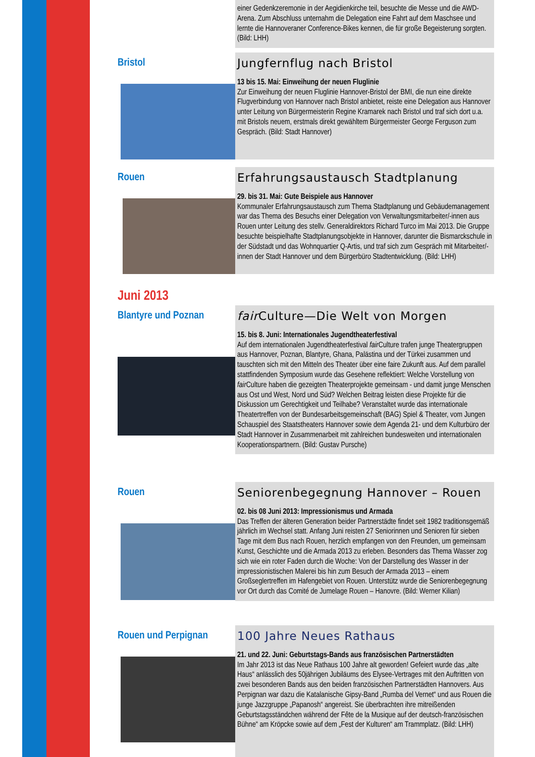einer Gedenkzeremonie in der Aegidienkirche teil, besuchte die Messe und die AWD-Arena. Zum Abschluss unternahm die Delegation eine Fahrt auf dem Maschsee und lernte die Hannoveraner Conference-Bikes kennen, die für große Begeisterung sorgten. (Bild: LHH)
Bristol
Jungfernflug nach Bristol
13 bis 15. Mai: Einweihung der neuen Fluglinie
Zur Einweihung der neuen Fluglinie Hannover-Bristol der BMI, die nun eine direkte Flugverbindung von Hannover nach Bristol anbietet, reiste eine Delegation aus Hannover unter Leitung von Bürgermeisterin Regine Kramarek nach Bristol und traf sich dort u.a. mit Bristols neuem, erstmals direkt gewähltem Bürgermeister George Ferguson zum Gespräch. (Bild: Stadt Hannover)
Rouen
Erfahrungsaustausch Stadtplanung
29. bis 31. Mai: Gute Beispiele aus Hannover
Kommunaler Erfahrungsaustausch zum Thema Stadtplanung und Gebäudemanagement war das Thema des Besuchs einer Delegation von Verwaltungsmitarbeiter/-innen aus Rouen unter Leitung des stellv. Generaldirektors Richard Turco im Mai 2013. Die Gruppe besuchte beispielhafte Stadtplanungsobjekte in Hannover, darunter die Bismarckschule in der Südstadt und das Wohnquartier Q-Artis, und traf sich zum Gespräch mit Mitarbeiter/-innen der Stadt Hannover und dem Bürgerbüro Stadtentwicklung. (Bild: LHH)
Juni 2013
Blantyre und Poznan
fair Culture—Die Welt von Morgen
15. bis 8. Juni: Internationales Jugendtheaterfestival
Auf dem internationalen Jugendtheaterfestival fair Culture trafen junge Theatergruppen aus Hannover, Poznan, Blantyre, Ghana, Palästina und der Türkei zusammen und tauschten sich mit den Mitteln des Theater über eine faire Zukunft aus. Auf dem parallel stattfindenden Symposium wurde das Gesehene reflektiert: Welche Vorstellung von fair Culture haben die gezeigten Theaterprojekte gemeinsam - und damit junge Menschen aus Ost und West, Nord und Süd? Welchen Beitrag leisten diese Projekte für die Diskussion um Gerechtigkeit und Teilhabe? Veranstaltet wurde das internationale Theatertreffen von der Bundesarbeitsgemeinschaft (BAG) Spiel & Theater, vom Jungen Schauspiel des Staatstheaters Hannover sowie dem Agenda 21- und dem Kulturbüro der Stadt Hannover in Zusammenarbeit mit zahlreichen bundesweiten und internationalen Kooperationspartnern. (Bild: Gustav Pursche)
Rouen
Seniorenbegegnung Hannover – Rouen
02. bis 08 Juni 2013: Impressionismus und Armada
Das Treffen der älteren Generation beider Partnerstädte findet seit 1982 traditionsgemäß jährlich im Wechsel statt. Anfang Juni reisten 27 Seniorinnen und Senioren für sieben Tage mit dem Bus nach Rouen, herzlich empfangen von den Freunden, um gemeinsam Kunst, Geschichte und die Armada 2013 zu erleben. Besonders das Thema Wasser zog sich wie ein roter Faden durch die Woche: Von der Darstellung des Wasser in der impressionistischen Malerei bis hin zum Besuch der Armada 2013 – einem Großseglertreffen im Hafengebiet von Rouen. Unterstütz wurde die Seniorenbegegnung vor Ort durch das Comité de Jumelage Rouen – Hanovre. (Bild: Werner Kilian)
Rouen und Perpignan
100 Jahre Neues Rathaus
21. und 22. Juni: Geburtstags-Bands aus französischen Partnerstädten
Im Jahr 2013 ist das Neue Rathaus 100 Jahre alt geworden! Gefeiert wurde das „alte Haus“ anlässlich des 50jährigen Jubiläums des Elysee-Vertrages mit den Auftritten von zwei besonderen Bands aus den beiden französischen Partnerstädten Hannovers. Aus Perpignan war dazu die Katalanische Gipsy-Band „Rumba del Vernet“ und aus Rouen die junge Jazzgruppe „Papanosh“ angereist. Sie überbrachten ihre mitreißenden Geburtstagsständchen während der Fête de la Musique auf der deutsch-französischen Bühne“ am Kröpcke sowie auf dem „Fest der Kulturen“ am Trammplatz. (Bild: LHH)